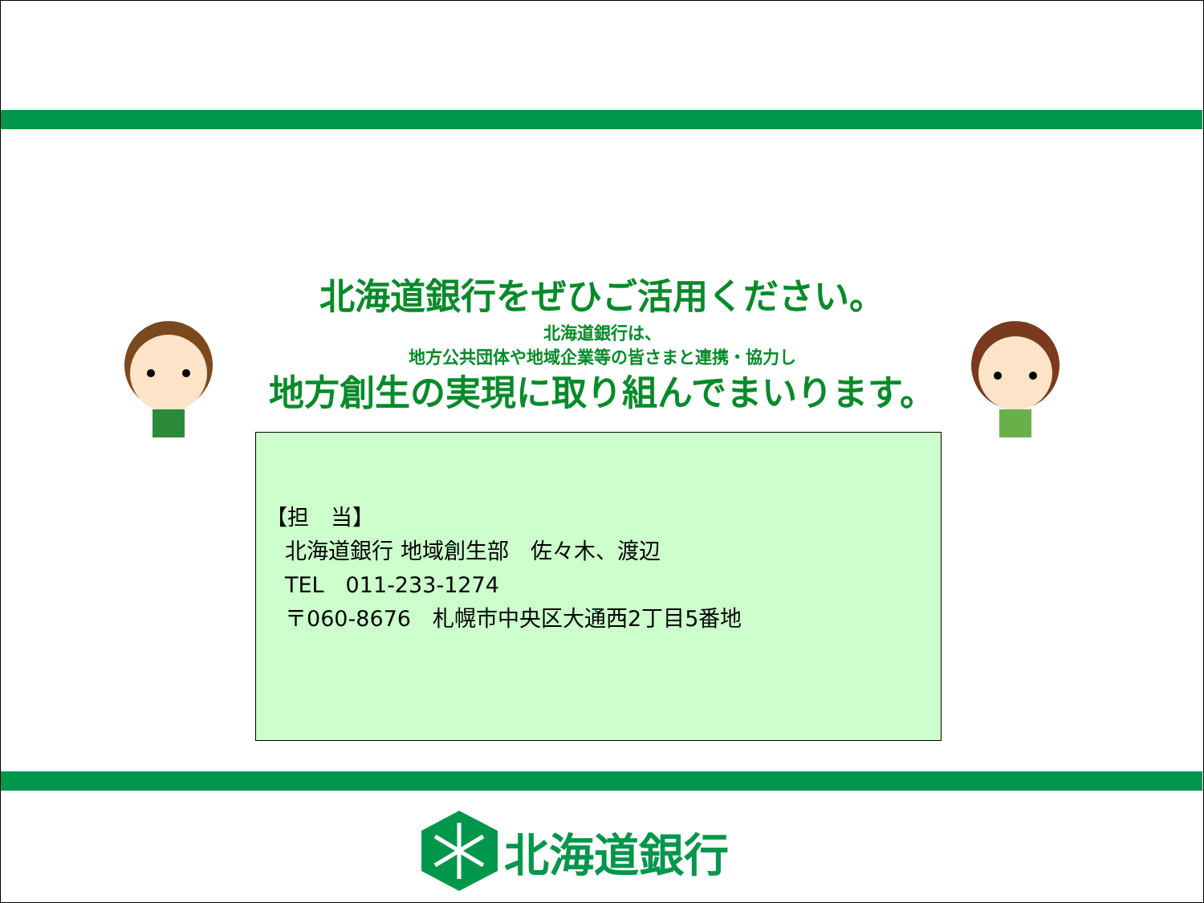北海道銀行をぜひご活用ください。
北海道銀行は、
地方公共団体や地域企業等の皆さまと連携・協力し
地方創生の実現に取り組んでまいります。
【担　当】
北海道銀行 地域創生部　佐々木、渡辺
TEL　011-233-1274
〒060-8676　札幌市中央区大通西2丁目5番地
北海道銀行